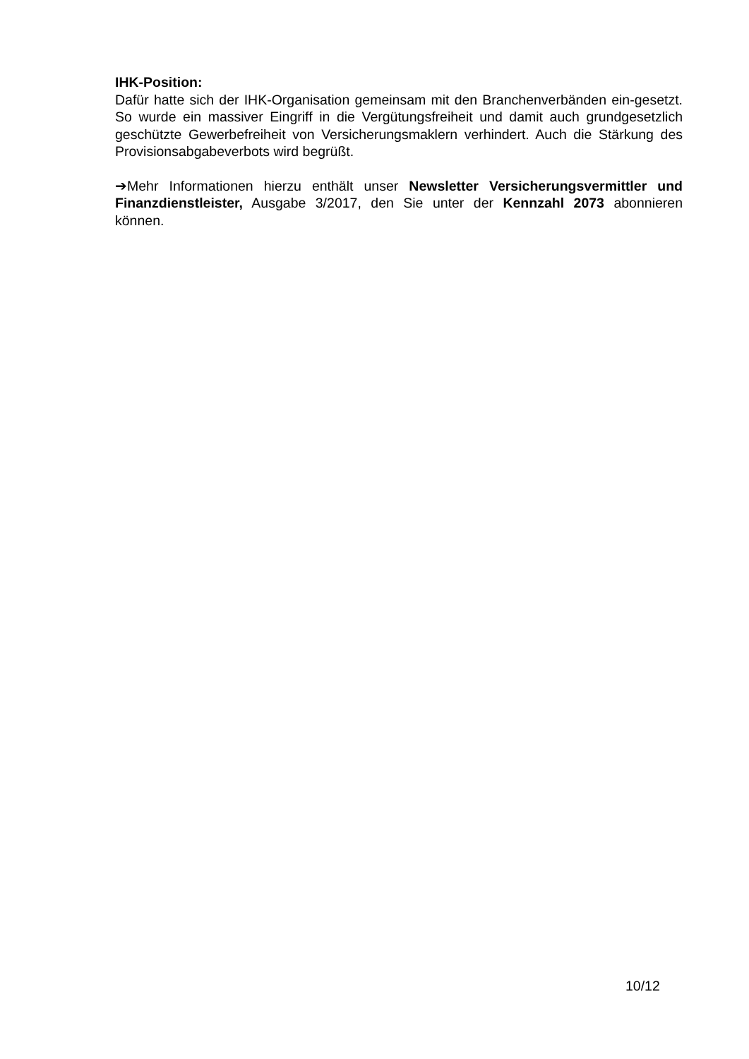IHK-Position:
Dafür hatte sich der IHK-Organisation gemeinsam mit den Branchenverbänden ein-gesetzt. So wurde ein massiver Eingriff in die Vergütungsfreiheit und damit auch grundgesetzlich geschützte Gewerbefreiheit von Versicherungsmaklern verhindert. Auch die Stärkung des Provisionsabgabeverbots wird begrüßt.
➔Mehr Informationen hierzu enthält unser Newsletter Versicherungsvermittler und Finanzdienstleister, Ausgabe 3/2017, den Sie unter der Kennzahl 2073 abonnieren können.
10/12